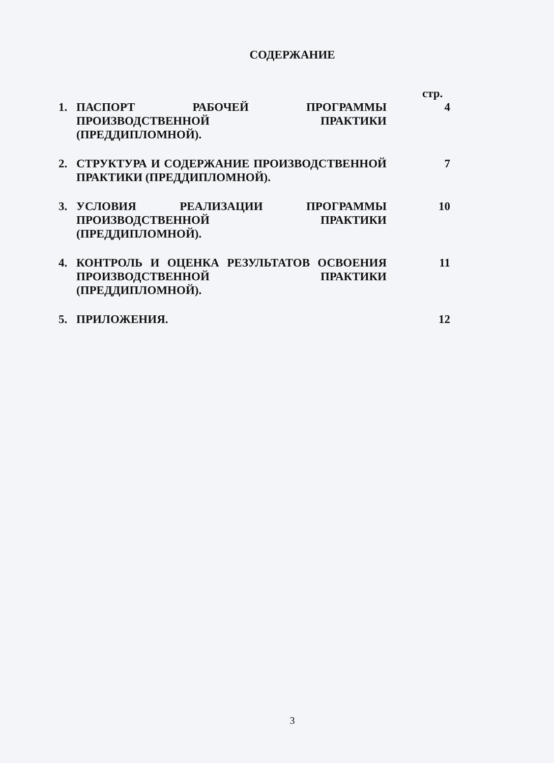СОДЕРЖАНИЕ
стр.
| 1. | ПАСПОРТ РАБОЧЕЙ ПРОГРАММЫ ПРОИЗВОДСТВЕННОЙ ПРАКТИКИ (ПРЕДДИПЛОМНОЙ). | 4 |
| 2. | СТРУКТУРА И СОДЕРЖАНИЕ ПРОИЗВОДСТВЕННОЙ ПРАКТИКИ (ПРЕДДИПЛОМНОЙ). | 7 |
| 3. | УСЛОВИЯ РЕАЛИЗАЦИИ ПРОГРАММЫ ПРОИЗВОДСТВЕННОЙ ПРАКТИКИ (ПРЕДДИПЛОМНОЙ). | 10 |
| 4. | КОНТРОЛЬ И ОЦЕНКА РЕЗУЛЬТАТОВ ОСВОЕНИЯ ПРОИЗВОДСТВЕННОЙ ПРАКТИКИ (ПРЕДДИПЛОМНОЙ). | 11 |
| 5. | ПРИЛОЖЕНИЯ. | 12 |
3